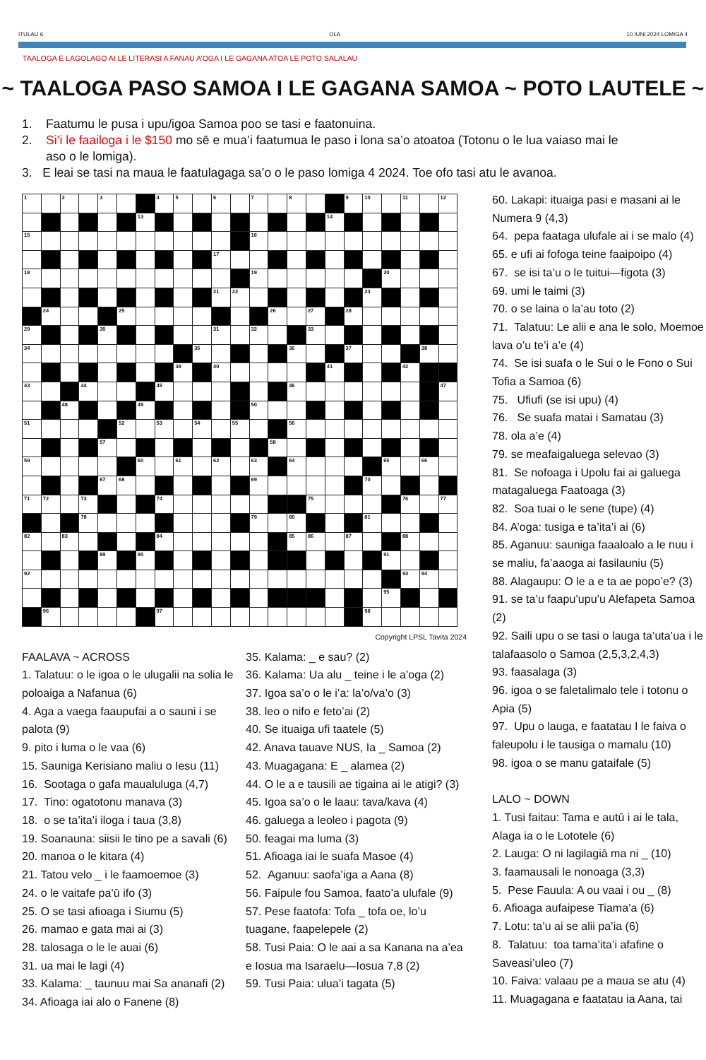ITULAU 6 OLA 10 IUNI 2024 LOMIGA 4
TAALOGA E LAGOLAGO AI LE LITERASI A FANAU A’OGA I LE GAGANA ATOA LE POTO SALALAU
~ TAALOGA PASO SAMOA I LE GAGANA SAMOA ~ POTO LAUTELE ~
1. Faatumu le pusa i upu/igoa Samoa poo se tasi e faatonuina.
2. Si’i le faailoga i le $150 mo sē e mua’i faatumua le paso i lona sa’o atoatoa (Totonu o le lua vaiaso mai le
aso o le lomiga).
3. E leai se tasi na maua le faatulagaga sa’o o le paso lomiga 4 2024. Toe ofo tasi atu le avanoa.
| 1 | | 2 | | 3 | | | 4 | 5 | | 6 | | 7 | | 8 | | | 9 | 10 | | 11 | | 12 |
| | | | | | | 13 | | | | | | | | | | 14 | | | | | | |
| 15 | | | | | | | | | | | | 16 | | | | | | | | | | |
| | | | | | | | | | | 17 | | | | | | | | | | | | |
| 18 | | | | | | | | | | | | 19 | | | | | | | 20 | | | |
| | | | | | | | | | | 21 | 22 | | | | | | | 23 | | | | |
| | 24 | | | | 25 | | | | | | | | 26 | | 27 | | 28 | | | | | |
| 29 | | | | 30 | | | | | | 31 | | 32 | | | 33 | | | | | | | |
| 34 | | | | | | | | | 35 | | | | | 36 | | | 37 | | | | 38 | |
| | | | | | | | | 39 | | 40 | | | | | | 41 | | | | 42 | | |
| 43 | | | 44 | | | | 45 | | | | | | | 46 | | | | | | | | 47 |
| | | 48 | | | | 49 | | | | | | 50 | | | | | | | | | | |
| 51 | | | | | 52 | | 53 | | 54 | | 55 | | | 56 | | | | | | | | |
| | | | | 57 | | | | | | | | | 58 | | | | | | | | | |
| 59 | | | | | | 60 | | 61 | | 62 | | 63 | | 64 | | | | | 65 | | 66 | |
| | | | | 67 | 68 | | | | | | | 69 | | | | | | 70 | | | | |
| 71 | 72 | | 73 | | | | 74 | | | | | | | | 75 | | | | | 76 | | 77 |
| | | | 78 | | | | | | | | | 79 | | 80 | | | | 81 | | | | |
| 82 | | 83 | | | | | 84 | | | | | | | 85 | 86 | | 87 | | | 88 | | |
| | | | | 89 | | 90 | | | | | | | | | | | | | 91 | | | |
| 92 | | | | | | | | | | | | | | | | | | | | 93 | 94 | |
| | | | | | | | | | | | | | | | | | | | 95 | | | |
| | 96 | | | | | | 97 | | | | | | | | | | | 98 | | | | |
Copyright LPSL Tavita 2024
FAALAVA ~ ACROSS
1. Talatuu: o le igoa o le ulugalii na solia le poloaiga a Nafanua (6)
4. Aga a vaega faaupufai a o sauni i se palota (9)
9. pito i luma o le vaa (6)
15. Sauniga Kerisiano maliu o Iesu (11)
16. Sootaga o gafa maualuluga (4,7)
17. Tino: ogatotonu manava (3)
18. o se ta’ita’i iloga i taua (3,8)
19. Soanauna: siisii le tino pe a savali (6)
20. manoa o le kitara (4)
21. Tatou velo _ i le faamoemoe (3)
24. o le vaitafe pa’ū ifo (3)
25. O se tasi afioaga i Siumu (5)
26. mamao e gata mai ai (3)
28. talosaga o le le auai (6)
31. ua mai le lagi (4)
33. Kalama: _ taunuu mai Sa ananafi (2)
34. Afioaga iai alo o Fanene (8)
35. Kalama: _ e sau? (2)
36. Kalama: Ua alu _ teine i le a’oga (2)
37. Igoa sa’o o le i’a: la’o/va’o (3)
38. leo o nifo e feto’ai (2)
40. Se ituaiga ufi taatele (5)
42. Anava tauave NUS, Ia _ Samoa (2)
43. Muagagana: E _ alamea (2)
44. O le a e tausili ae tigaina ai le atigi? (3)
45. Igoa sa’o o le laau: tava/kava (4)
46. galuega a leoleo i pagota (9)
50. feagai ma luma (3)
51. Afioaga iai le suafa Masoe (4)
52. Aganuu: saofa’iga a Aana (8)
56. Faipule fou Samoa, faato’a ulufale (9)
57. Pese faatofa: Tofa _ tofa oe, lo’u tuagane, faapelepele (2)
58. Tusi Paia: O le aai a sa Kanana na a’ea e Iosua ma Isaraelu—Iosua 7,8 (2)
59. Tusi Paia: ulua’i tagata (5)
60. Lakapi: ituaiga pasi e masani ai le Numera 9 (4,3)
64. pepa faataga ulufale ai i se malo (4)
65. e ufi ai fofoga teine faaipoipo (4)
67. se isi ta’u o le tuitui—figota (3)
69. umi le taimi (3)
70. o se laina o la’au toto (2)
71. Talatuu: Le alii e ana le solo, Moemoe lava o’u te’i a’e (4)
74. Se isi suafa o le Sui o le Fono o Sui Tofia a Samoa (6)
75. Ufiufi (se isi upu) (4)
76. Se suafa matai i Samatau (3)
78. ola a’e (4)
79. se meafaigaluega selevao (3)
81. Se nofoaga i Upolu fai ai galuega matagaluega Faatoaga (3)
82. Soa tuai o le sene (tupe) (4)
84. A’oga: tusiga e ta’ita’i ai (6)
85. Aganuu: sauniga faaaloalo a le nuu i se maliu, fa’aaoga ai fasilauniu (5)
88. Alagaupu: O le a e ta ae popo’e? (3)
91. se ta’u faapu’upu’u Alefapeta Samoa (2)
92. Saili upu o se tasi o lauga ta’uta’ua i le talafaasolo o Samoa (2,5,3,2,4,3)
93. faasalaga (3)
96. igoa o se faletalimalo tele i totonu o Apia (5)
97. Upu o lauga, e faatatau I le faiva o faleupolu i le tausiga o mamalu (10)
98. igoa o se manu gataifale (5)
LALO ~ DOWN
1. Tusi faitau: Tama e autū i ai le tala, Alaga ia o le Lototele (6)
2. Lauga: O ni lagilagiā ma ni _ (10)
3. faamausali le nonoaga (3,3)
5. Pese Fauula: A ou vaai i ou _ (8)
6. Afioaga aufaipese Tiama’a (6)
7. Lotu: ta’u ai se alii pa’ia (6)
8. Talatuu: toa tama’ita’i afafine o Saveasi’uleo (7)
10. Faiva: valaau pe a maua se atu (4)
11. Muagagana e faatatau ia Aana, tai